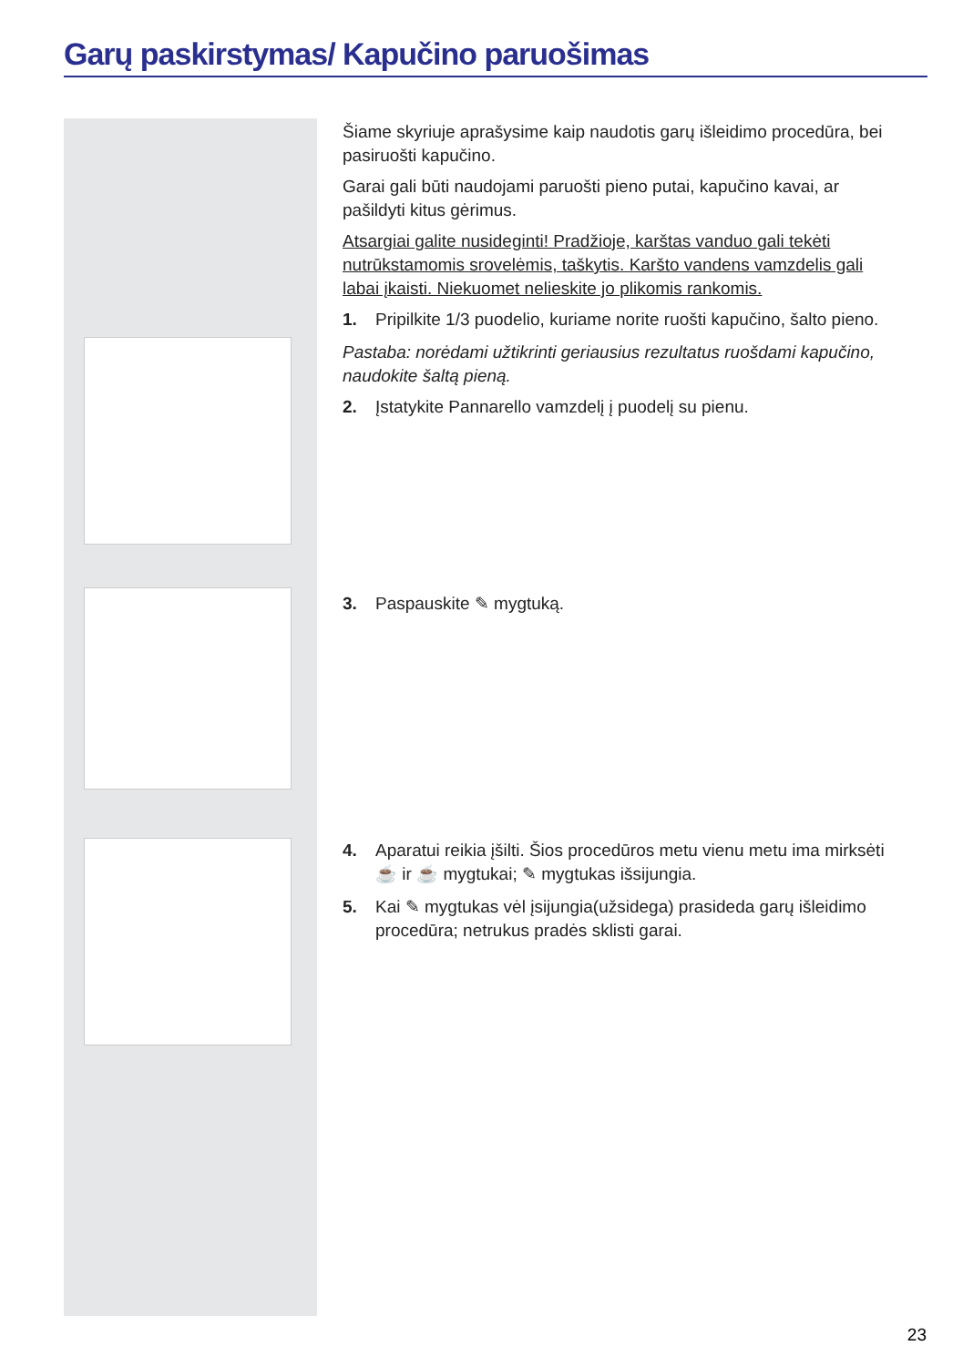Garų paskirstymas/ Kapučino paruošimas
Šiame skyriuje aprašysime kaip naudotis garų išleidimo procedūra, bei pasiruošti kapučino.
Garai gali būti naudojami paruošti pieno putai, kapučino kavai, ar pašildyti kitus gėrimus.
Atsargiai galite nusideginti! Pradžioje, karštas vanduo gali tekėti nutrūkstamomis srovelėmis, taškytis. Karšto vandens vamzdelis gali labai įkaisti. Niekuomet nelieskite jo plikomis rankomis.
1. Pripilkite 1/3 puodelio, kuriame norite ruošti kapučino, šalto pieno.
Pastaba: norėdami užtikrinti geriausius rezultatus ruošdami kapučino, naudokite šaltą pieną.
2. Įstatykite Pannarello vamzdelį į puodelį su pienu.
3. Paspauskite ✎ mygtuką.
4. Aparatui reikia įšilti. Šios procedūros metu vienu metu ima mirksėti ☕ ir ☕ mygtukai; ✎ mygtukas išsijungia.
5. Kai ✎ mygtukas vėl įsijungia(užsidega) prasideda garų išleidimo procedūra; netrukus pradės sklisti garai.
23